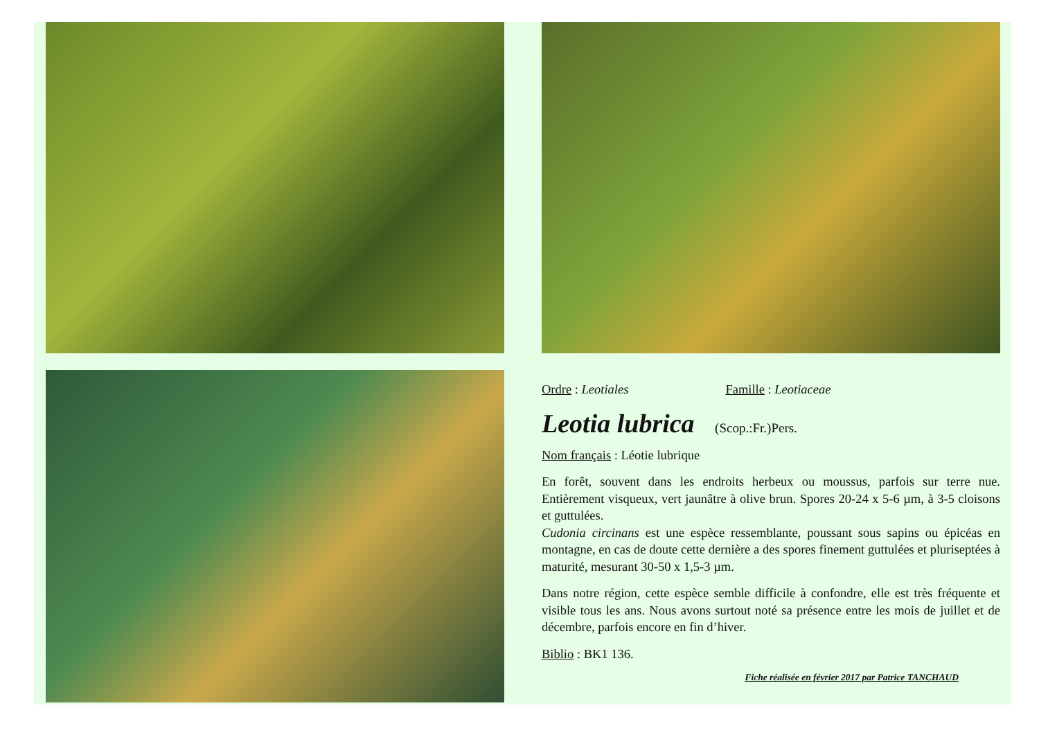Ordre : Leotiales Famille : Leotiaceae
Leotia lubrica (Scop.:Fr.)Pers.
Nom français : Léotie lubrique
En forêt, souvent dans les endroits herbeux ou moussus, parfois sur terre nue. Entièrement visqueux, vert jaunâtre à olive brun. Spores 20-24 x 5-6 µm, à 3-5 cloisons et guttulées.
Cudonia circinans est une espèce ressemblante, poussant sous sapins ou épicéas en montagne, en cas de doute cette dernière a des spores finement guttulées et pluriseptées à maturité, mesurant 30-50 x 1,5-3 µm.
Dans notre région, cette espèce semble difficile à confondre, elle est très fréquente et visible tous les ans. Nous avons surtout noté sa présence entre les mois de juillet et de décembre, parfois encore en fin d’hiver.
Biblio : BK1 136.
Fiche réalisée en février 2017 par Patrice TANCHAUD